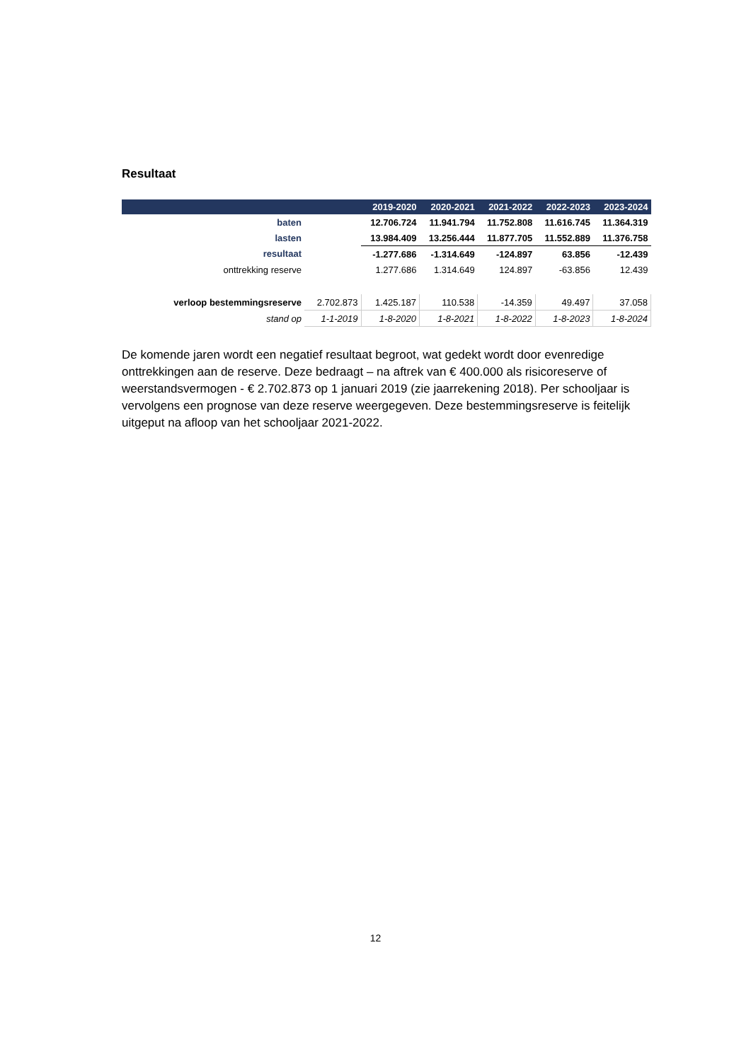Resultaat
| | | 2019-2020 | 2020-2021 | 2021-2022 | 2022-2023 | 2023-2024 |
| --- | --- | --- | --- | --- | --- | --- |
| baten | | 12.706.724 | 11.941.794 | 11.752.808 | 11.616.745 | 11.364.319 |
| lasten | | 13.984.409 | 13.256.444 | 11.877.705 | 11.552.889 | 11.376.758 |
| resultaat | | -1.277.686 | -1.314.649 | -124.897 | 63.856 | -12.439 |
| onttrekking reserve | | 1.277.686 | 1.314.649 | 124.897 | -63.856 | 12.439 |
| verloop bestemmingsreserve | 2.702.873 | 1.425.187 | 110.538 | -14.359 | 49.497 | 37.058 |
| stand op | 1-1-2019 | 1-8-2020 | 1-8-2021 | 1-8-2022 | 1-8-2023 | 1-8-2024 |
De komende jaren wordt een negatief resultaat begroot, wat gedekt wordt door evenredige onttrekkingen aan de reserve. Deze bedraagt – na aftrek van € 400.000 als risicoreserve of weerstandsvermogen - € 2.702.873 op 1 januari 2019 (zie jaarrekening 2018). Per schooljaar is vervolgens een prognose van deze reserve weergegeven. Deze bestemmingsreserve is feitelijk uitgeput na afloop van het schooljaar 2021-2022.
12